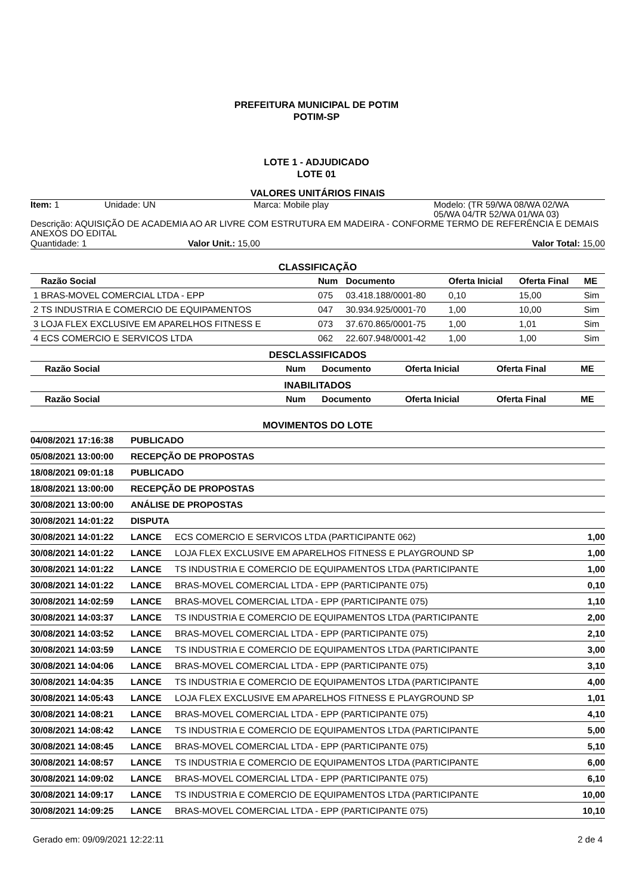PREFEITURA MUNICIPAL DE POTIM
POTIM-SP
LOTE 1 - ADJUDICADO
LOTE 01
VALORES UNITÁRIOS FINAIS
Item: 1 Unidade: UN Marca: Mobile play Modelo: (TR 59/WA 08/WA 02/WA 05/WA 04/TR 52/WA 01/WA 03)
Descrição: AQUISIÇÃO DE ACADEMIA AO AR LIVRE COM ESTRUTURA EM MADEIRA - CONFORME TERMO DE REFERÊNCIA E DEMAIS ANEXOS DO EDITAL
Quantidade: 1 Valor Unit.: 15,00 Valor Total: 15,00
CLASSIFICAÇÃO
| | Razão Social | Num | Documento | Oferta Inicial | Oferta Final | ME |
| --- | --- | --- | --- | --- | --- | --- |
| 1 | BRAS-MOVEL COMERCIAL LTDA - EPP | 075 | 03.418.188/0001-80 | 0,10 | 15,00 | Sim |
| 2 | TS INDUSTRIA E COMERCIO DE EQUIPAMENTOS | 047 | 30.934.925/0001-70 | 1,00 | 10,00 | Sim |
| 3 | LOJA FLEX EXCLUSIVE EM APARELHOS FITNESS E | 073 | 37.670.865/0001-75 | 1,00 | 1,01 | Sim |
| 4 | ECS COMERCIO E SERVICOS LTDA | 062 | 22.607.948/0001-42 | 1,00 | 1,00 | Sim |
DESCLASSIFICADOS
| | Razão Social | Num | Documento | Oferta Inicial | Oferta Final | ME |
| --- | --- | --- | --- | --- | --- | --- |
INABILITADOS
| | Razão Social | Num | Documento | Oferta Inicial | Oferta Final | ME |
| --- | --- | --- | --- | --- | --- | --- |
MOVIMENTOS DO LOTE
| 04/08/2021 17:16:38 | PUBLICADO | | |
| 05/08/2021 13:00:00 | RECEPÇÃO DE PROPOSTAS | | |
| 18/08/2021 09:01:18 | PUBLICADO | | |
| 18/08/2021 13:00:00 | RECEPÇÃO DE PROPOSTAS | | |
| 30/08/2021 13:00:00 | ANÁLISE DE PROPOSTAS | | |
| 30/08/2021 14:01:22 | DISPUTA | | |
| 30/08/2021 14:01:22 | LANCE | ECS COMERCIO E SERVICOS LTDA (PARTICIPANTE 062) | 1,00 |
| 30/08/2021 14:01:22 | LANCE | LOJA FLEX EXCLUSIVE EM APARELHOS FITNESS E PLAYGROUND SP | 1,00 |
| 30/08/2021 14:01:22 | LANCE | TS INDUSTRIA E COMERCIO DE EQUIPAMENTOS LTDA (PARTICIPANTE | 1,00 |
| 30/08/2021 14:01:22 | LANCE | BRAS-MOVEL COMERCIAL LTDA - EPP (PARTICIPANTE 075) | 0,10 |
| 30/08/2021 14:02:59 | LANCE | BRAS-MOVEL COMERCIAL LTDA - EPP (PARTICIPANTE 075) | 1,10 |
| 30/08/2021 14:03:37 | LANCE | TS INDUSTRIA E COMERCIO DE EQUIPAMENTOS LTDA (PARTICIPANTE | 2,00 |
| 30/08/2021 14:03:52 | LANCE | BRAS-MOVEL COMERCIAL LTDA - EPP (PARTICIPANTE 075) | 2,10 |
| 30/08/2021 14:03:59 | LANCE | TS INDUSTRIA E COMERCIO DE EQUIPAMENTOS LTDA (PARTICIPANTE | 3,00 |
| 30/08/2021 14:04:06 | LANCE | BRAS-MOVEL COMERCIAL LTDA - EPP (PARTICIPANTE 075) | 3,10 |
| 30/08/2021 14:04:35 | LANCE | TS INDUSTRIA E COMERCIO DE EQUIPAMENTOS LTDA (PARTICIPANTE | 4,00 |
| 30/08/2021 14:05:43 | LANCE | LOJA FLEX EXCLUSIVE EM APARELHOS FITNESS E PLAYGROUND SP | 1,01 |
| 30/08/2021 14:08:21 | LANCE | BRAS-MOVEL COMERCIAL LTDA - EPP (PARTICIPANTE 075) | 4,10 |
| 30/08/2021 14:08:42 | LANCE | TS INDUSTRIA E COMERCIO DE EQUIPAMENTOS LTDA (PARTICIPANTE | 5,00 |
| 30/08/2021 14:08:45 | LANCE | BRAS-MOVEL COMERCIAL LTDA - EPP (PARTICIPANTE 075) | 5,10 |
| 30/08/2021 14:08:57 | LANCE | TS INDUSTRIA E COMERCIO DE EQUIPAMENTOS LTDA (PARTICIPANTE | 6,00 |
| 30/08/2021 14:09:02 | LANCE | BRAS-MOVEL COMERCIAL LTDA - EPP (PARTICIPANTE 075) | 6,10 |
| 30/08/2021 14:09:17 | LANCE | TS INDUSTRIA E COMERCIO DE EQUIPAMENTOS LTDA (PARTICIPANTE | 10,00 |
| 30/08/2021 14:09:25 | LANCE | BRAS-MOVEL COMERCIAL LTDA - EPP (PARTICIPANTE 075) | 10,10 |
Gerado em: 09/09/2021 12:22:11 2 de 4